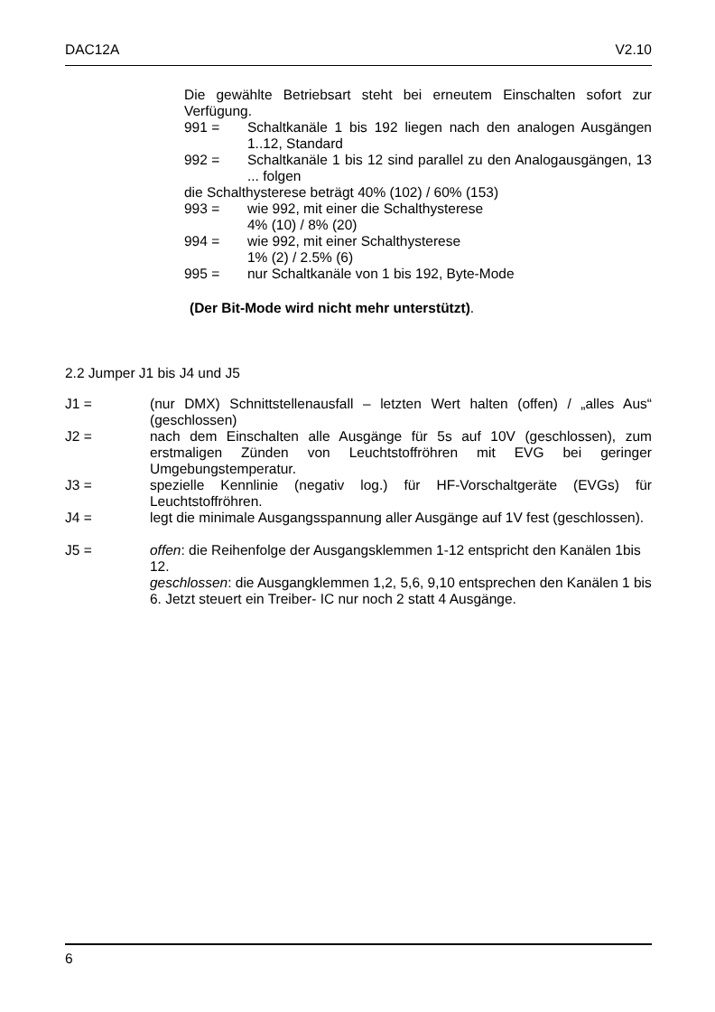DAC12A V2.10
Die gewählte Betriebsart steht bei erneutem Einschalten sofort zur Verfügung.
991 = Schaltkanäle 1 bis 192 liegen nach den analogen Ausgängen 1..12, Standard
992 = Schaltkanäle 1 bis 12 sind parallel zu den Analogausgängen, 13 ... folgen
die Schalthysterese beträgt 40% (102) / 60% (153)
993 = wie 992, mit einer die Schalthysterese
4% (10) / 8% (20)
994 = wie 992, mit einer Schalthysterese
1% (2) / 2.5% (6)
995 = nur Schaltkanäle von 1 bis 192, Byte-Mode
(Der Bit-Mode wird nicht mehr unterstützt).
2.2 Jumper J1 bis J4 und J5
J1 = (nur DMX) Schnittstellenausfall – letzten Wert halten (offen) / „alles Aus“ (geschlossen)
J2 = nach dem Einschalten alle Ausgänge für 5s auf 10V (geschlossen), zum erstmaligen Zünden von Leuchtstoffröhren mit EVG bei geringer Umgebungstemperatur.
J3 = spezielle Kennlinie (negativ log.) für HF-Vorschaltgeräte (EVGs) für Leuchtstoffröhren.
J4 = legt die minimale Ausgangsspannung aller Ausgänge auf 1V fest (geschlossen).
J5 = offen: die Reihenfolge der Ausgangsklemmen 1-12 entspricht den Kanälen 1bis 12.
geschlossen: die Ausgangklemmen 1,2, 5,6, 9,10 entsprechen den Kanälen 1 bis 6. Jetzt steuert ein Treiber- IC nur noch 2 statt 4 Ausgänge.
6